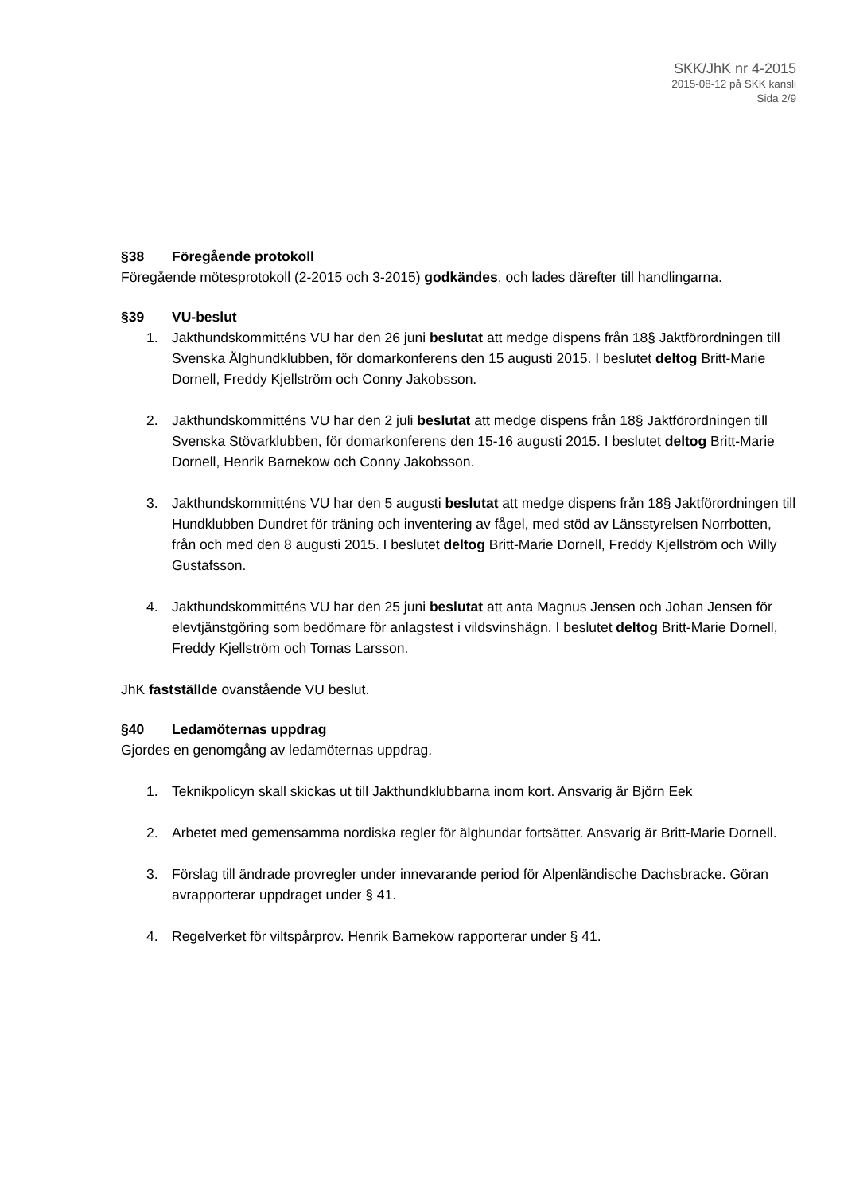SKK/JhK nr 4-2015
2015-08-12 på SKK kansli
Sida 2/9
§38 Föregående protokoll
Föregående mötesprotokoll (2-2015 och 3-2015) godkändes, och lades därefter till handlingarna.
§39 VU-beslut
1. Jakthundskommitténs VU har den 26 juni beslutat att medge dispens från 18§ Jaktförordningen till Svenska Älghundklubben, för domarkonferens den 15 augusti 2015. I beslutet deltog Britt-Marie Dornell, Freddy Kjellström och Conny Jakobsson.
2. Jakthundskommitténs VU har den 2 juli beslutat att medge dispens från 18§ Jaktförordningen till Svenska Stövarklubben, för domarkonferens den 15-16 augusti 2015. I beslutet deltog Britt-Marie Dornell, Henrik Barnekow och Conny Jakobsson.
3. Jakthundskommitténs VU har den 5 augusti beslutat att medge dispens från 18§ Jaktförordningen till Hundklubben Dundret för träning och inventering av fågel, med stöd av Länsstyrelsen Norrbotten, från och med den 8 augusti 2015. I beslutet deltog Britt-Marie Dornell, Freddy Kjellström och Willy Gustafsson.
4. Jakthundskommitténs VU har den 25 juni beslutat att anta Magnus Jensen och Johan Jensen för elevtjänstgöring som bedömare för anlagstest i vildsvinshägn. I beslutet deltog Britt-Marie Dornell, Freddy Kjellström och Tomas Larsson.
JhK fastställde ovanstående VU beslut.
§40 Ledamöternas uppdrag
Gjordes en genomgång av ledamöternas uppdrag.
1. Teknikpolicyn skall skickas ut till Jakthundklubbarna inom kort. Ansvarig är Björn Eek
2. Arbetet med gemensamma nordiska regler för älghundar fortsätter. Ansvarig är Britt-Marie Dornell.
3. Förslag till ändrade provregler under innevarande period för Alpenländische Dachsbracke. Göran avrapporterar uppdraget under § 41.
4. Regelverket för viltspårprov. Henrik Barnekow rapporterar under § 41.